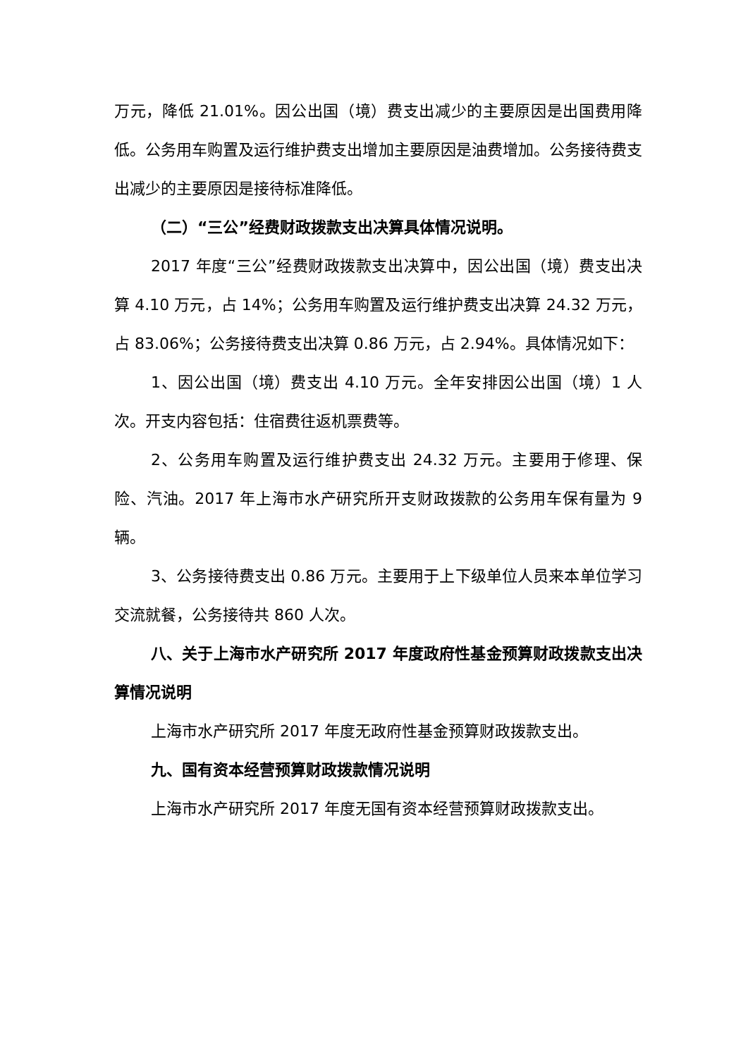万元，降低 21.01%。因公出国（境）费支出减少的主要原因是出国费用降低。公务用车购置及运行维护费支出增加主要原因是油费增加。公务接待费支出减少的主要原因是接待标准降低。
（二）“三公”经费财政拨款支出决算具体情况说明。
2017 年度“三公”经费财政拨款支出决算中，因公出国（境）费支出决算 4.10 万元，占 14%；公务用车购置及运行维护费支出决算 24.32 万元，占 83.06%；公务接待费支出决算 0.86 万元，占 2.94%。具体情况如下：
1、因公出国（境）费支出 4.10 万元。全年安排因公出国（境）1 人次。开支内容包括：住宿费往返机票费等。
2、公务用车购置及运行维护费支出 24.32 万元。主要用于修理、保险、汽油。2017 年上海市水产研究所开支财政拨款的公务用车保有量为 9 辆。
3、公务接待费支出 0.86 万元。主要用于上下级单位人员来本单位学习交流就餐，公务接待共 860 人次。
八、关于上海市水产研究所 2017 年度政府性基金预算财政拨款支出决算情况说明
上海市水产研究所 2017 年度无政府性基金预算财政拨款支出。
九、国有资本经营预算财政拨款情况说明
上海市水产研究所 2017 年度无国有资本经营预算财政拨款支出。